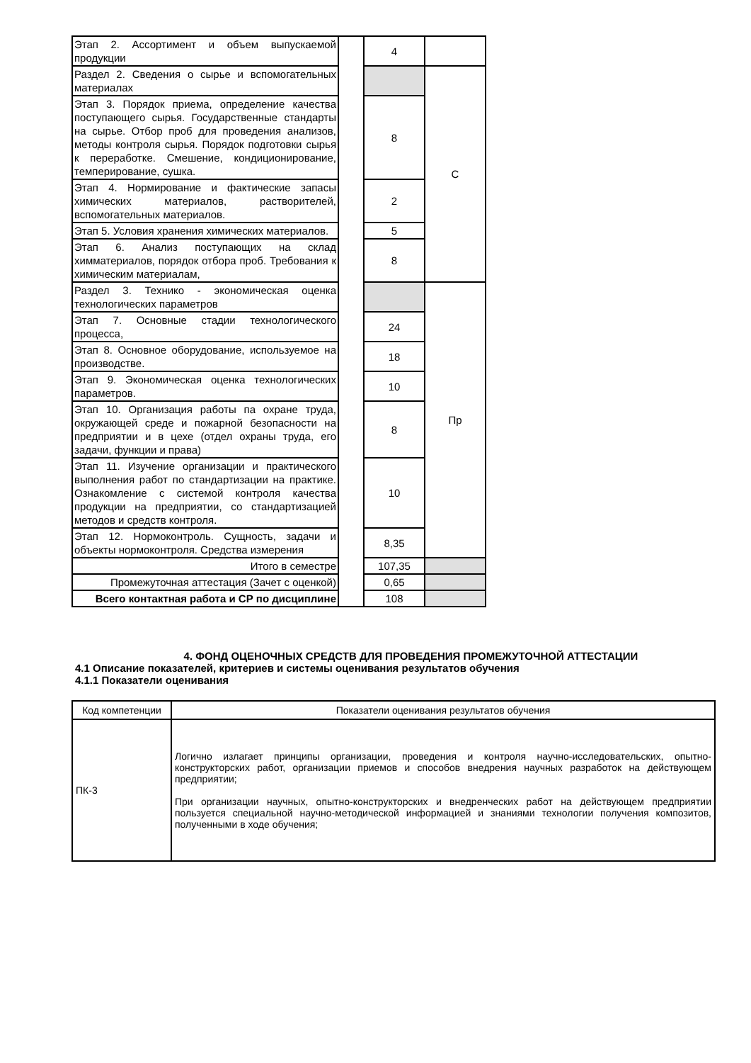| Этап 2. Ассортимент и объем выпускаемой продукции | | 4 | |
| Раздел 2. Сведения о сырье и вспомогательных материалах | | | С |
| Этап 3. Порядок приема, определение качества поступающего сырья. Государственные стандарты на сырье. Отбор проб для проведения анализов, методы контроля сырья. Порядок подготовки сырья к переработке. Смешение, кондиционирование, темперирование, сушка. | | 8 | |
| Этап 4. Нормирование и фактические запасы химических материалов, растворителей, вспомогательных материалов. | | 2 | |
| Этап 5. Условия хранения химических материалов. | | 5 | |
| Этап 6. Анализ поступающих на склад химматериалов, порядок отбора проб. Требования к химическим материалам, | | 8 | |
| Раздел 3. Технико - экономическая оценка технологических параметров | | | Пр |
| Этап 7. Основные стадии технологического процесса, | | 24 | |
| Этап 8. Основное оборудование, используемое на производстве. | | 18 | |
| Этап 9. Экономическая оценка технологических параметров. | | 10 | |
| Этап 10. Организация работы па охране труда, окружающей среде и пожарной безопасности на предприятии и в цехе (отдел охраны труда, его задачи, функции и права) | | 8 | |
| Этап 11. Изучение организации и практического выполнения работ по стандартизации на практике. Ознакомление с системой контроля качества продукции на предприятии, со стандартизацией методов и средств контроля. | | 10 | |
| Этап 12. Нормоконтроль. Сущность, задачи и объекты нормоконтроля. Средства измерения | | 8,35 | |
| Итого в семестре | | 107,35 | |
| Промежуточная аттестация (Зачет с оценкой) | | 0,65 | |
| Всего контактная работа и СР по дисциплине | | 108 | |
4. ФОНД ОЦЕНОЧНЫХ СРЕДСТВ ДЛЯ ПРОВЕДЕНИЯ ПРОМЕЖУТОЧНОЙ АТТЕСТАЦИИ
4.1 Описание показателей, критериев и системы оценивания результатов обучения
4.1.1 Показатели оценивания
| Код компетенции | Показатели оценивания результатов обучения |
| --- | --- |
| ПК-3 | Логично излагает принципы организации, проведения и контроля научно-исследовательских, опытно-конструкторских работ, организации приемов и способов внедрения научных разработок на действующем предприятии; При организации научных, опытно-конструкторских и внедренческих работ на действующем предприятии пользуется специальной научно-методической информацией и знаниями технологии получения композитов, полученными в ходе обучения; |